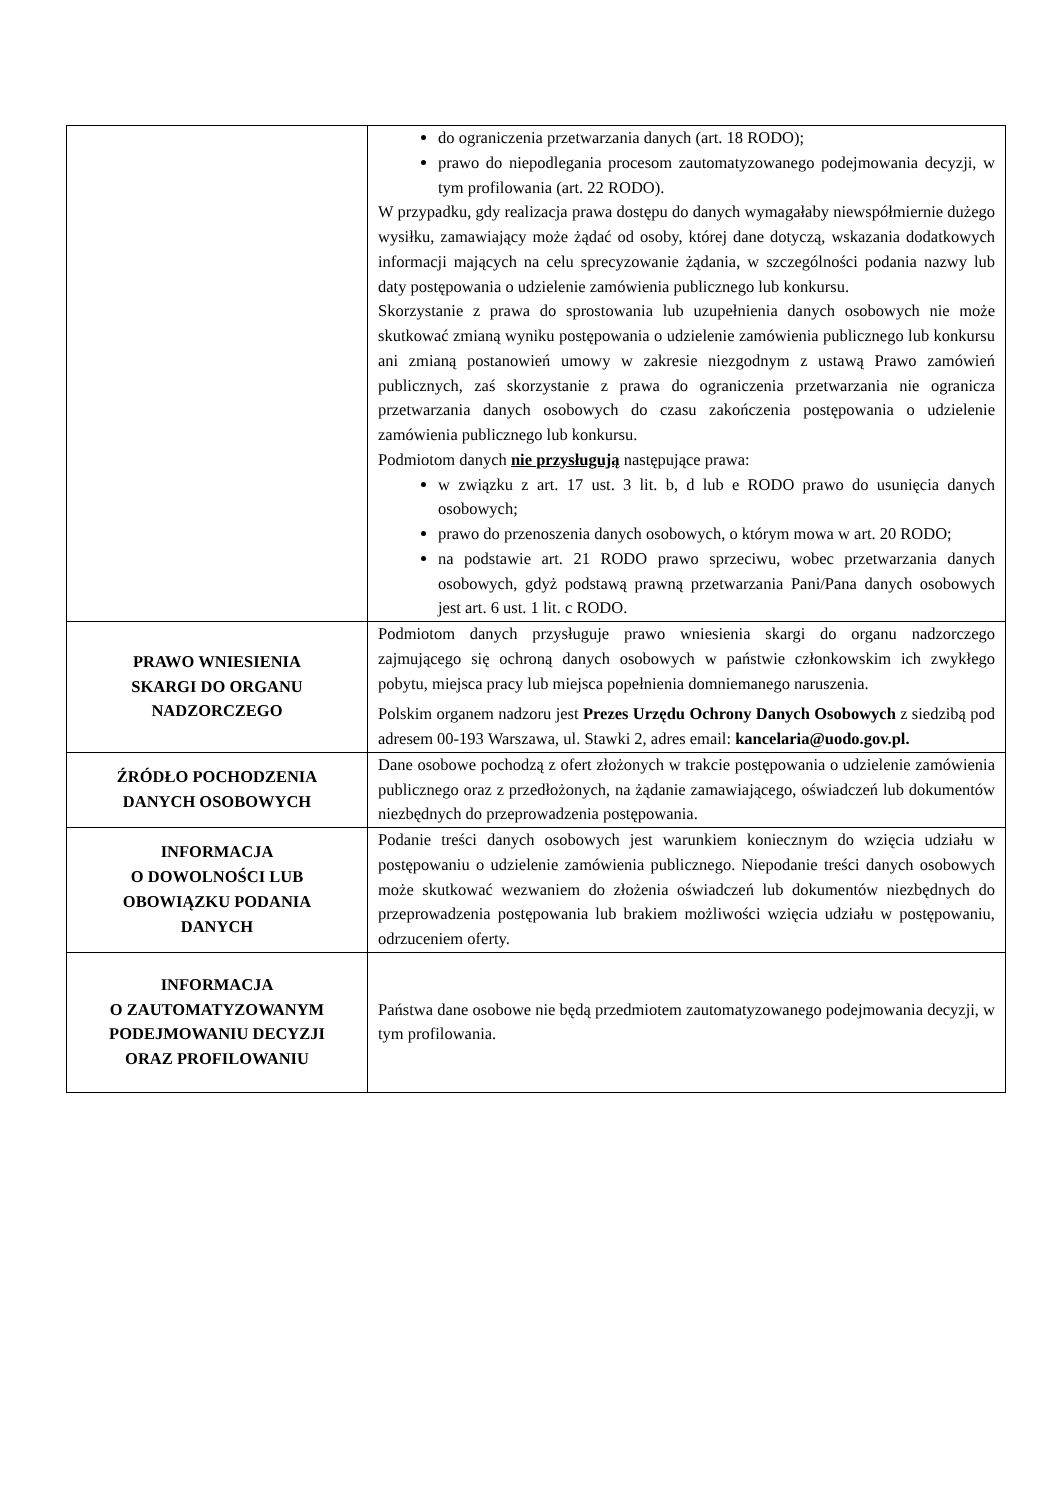| | do ograniczenia przetwarzania danych (art. 18 RODO); prawo do niepodlegania procesom zautomatyzowanego podejmowania decyzji, w tym profilowania (art. 22 RODO). W przypadku, gdy realizacja prawa dostępu do danych wymagałaby niewspółmiernie dużego wysiłku, zamawiający może żądać od osoby, której dane dotyczą, wskazania dodatkowych informacji mających na celu sprecyzowanie żądania, w szczególności podania nazwy lub daty postępowania o udzielenie zamówienia publicznego lub konkursu. Skorzystanie z prawa do sprostowania lub uzupełnienia danych osobowych nie może skutkować zmianą wyniku postępowania o udzielenie zamówienia publicznego lub konkursu ani zmianą postanowień umowy w zakresie niezgodnym z ustawą Prawo zamówień publicznych, zaś skorzystanie z prawa do ograniczenia przetwarzania nie ogranicza przetwarzania danych osobowych do czasu zakończenia postępowania o udzielenie zamówienia publicznego lub konkursu. Podmiotom danych nie przysługują następujące prawa: w związku z art. 17 ust. 3 lit. b, d lub e RODO prawo do usunięcia danych osobowych; prawo do przenoszenia danych osobowych, o którym mowa w art. 20 RODO; na podstawie art. 21 RODO prawo sprzeciwu, wobec przetwarzania danych osobowych, gdyż podstawą prawną przetwarzania Pani/Pana danych osobowych jest art. 6 ust. 1 lit. c RODO. |
| PRAWO WNIESIENIA SKARGI DO ORGANU NADZORCZEGO | Podmiotom danych przysługuje prawo wniesienia skargi do organu nadzorczego zajmującego się ochroną danych osobowych w państwie członkowskim ich zwykłego pobytu, miejsca pracy lub miejsca popełnienia domniemanego naruszenia. Polskim organem nadzoru jest Prezes Urzędu Ochrony Danych Osobowych z siedzibą pod adresem 00-193 Warszawa, ul. Stawki 2, adres email: kancelaria@uodo.gov.pl. |
| ŹRÓDŁO POCHODZENIA DANYCH OSOBOWYCH | Dane osobowe pochodzą z ofert złożonych w trakcie postępowania o udzielenie zamówienia publicznego oraz z przedłożonych, na żądanie zamawiającego, oświadczeń lub dokumentów niezbędnych do przeprowadzenia postępowania. |
| INFORMACJA O DOWOLNOŚCI LUB OBOWIĄZKU PODANIA DANYCH | Podanie treści danych osobowych jest warunkiem koniecznym do wzięcia udziału w postępowaniu o udzielenie zamówienia publicznego. Niepodanie treści danych osobowych może skutkować wezwaniem do złożenia oświadczeń lub dokumentów niezbędnych do przeprowadzenia postępowania lub brakiem możliwości wzięcia udziału w postępowaniu, odrzuceniem oferty. |
| INFORMACJA O ZAUTOMATYZOWANYM PODEJMOWANIU DECYZJI ORAZ PROFILOWANIU | Państwa dane osobowe nie będą przedmiotem zautomatyzowanego podejmowania decyzji, w tym profilowania. |